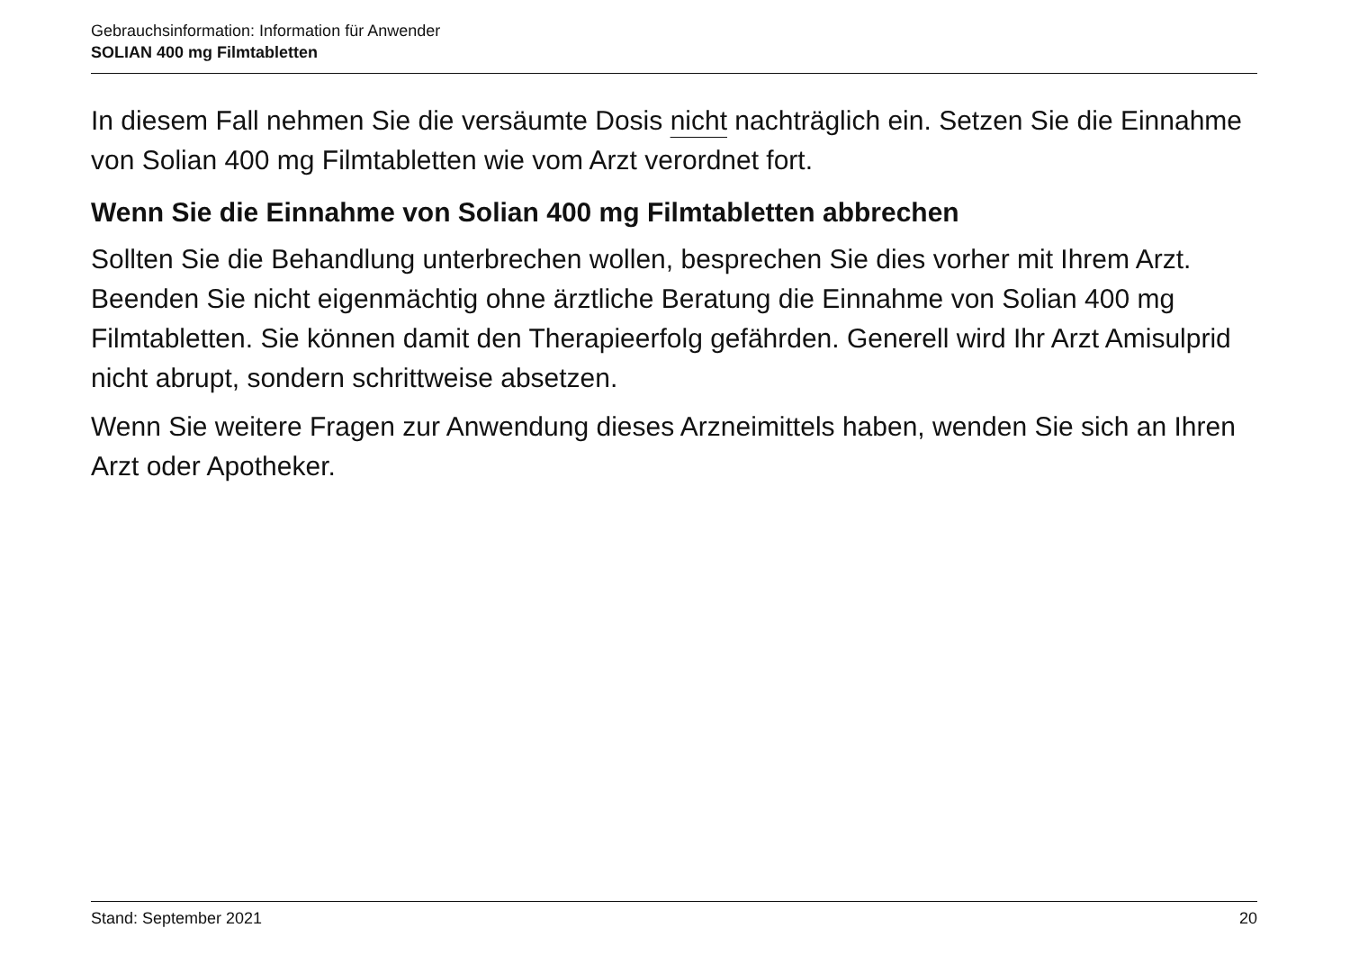Gebrauchsinformation: Information für Anwender
SOLIAN 400 mg Filmtabletten
In diesem Fall nehmen Sie die versäumte Dosis nicht nachträglich ein. Setzen Sie die Einnahme von Solian 400 mg Filmtabletten wie vom Arzt verordnet fort.
Wenn Sie die Einnahme von Solian 400 mg Filmtabletten abbrechen
Sollten Sie die Behandlung unterbrechen wollen, besprechen Sie dies vorher mit Ihrem Arzt. Beenden Sie nicht eigenmächtig ohne ärztliche Beratung die Einnahme von Solian 400 mg Filmtabletten. Sie können damit den Therapieerfolg gefährden. Generell wird Ihr Arzt Amisulprid nicht abrupt, sondern schrittweise absetzen.
Wenn Sie weitere Fragen zur Anwendung dieses Arzneimittels haben, wenden Sie sich an Ihren Arzt oder Apotheker.
Stand: September 2021 20